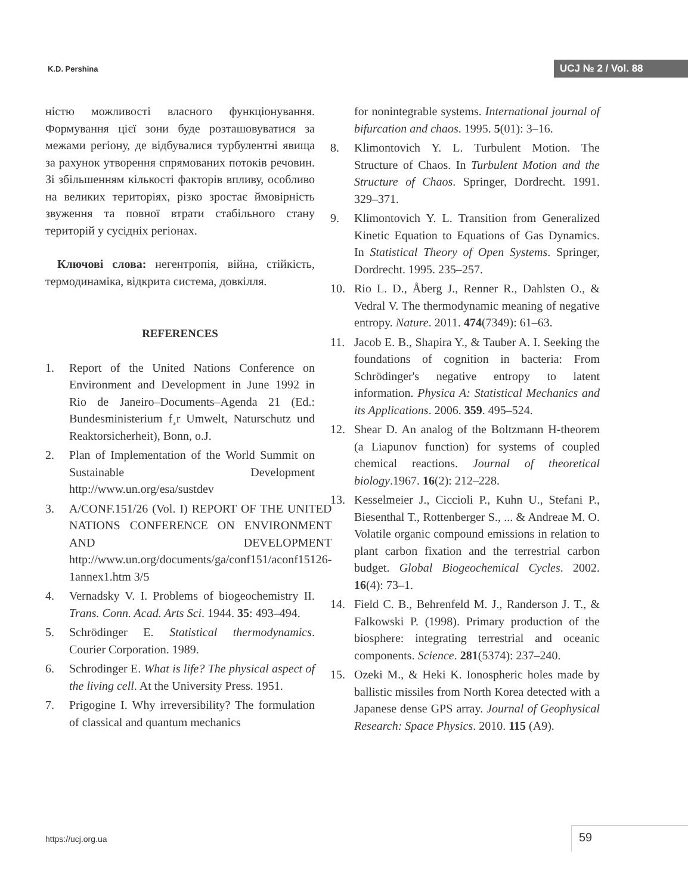K.D. Pershina UCJ № 2 / Vol. 88
ністю можливості власного функціонування. Формування цієї зони буде розташовуватися за межами регіону, де відбувалися турбулентні явища за рахунок утворення спрямованих потоків речовин. Зі збільшенням кількості факторів впливу, особливо на великих територіях, різко зростає ймовірність звуження та повної втрати стабільного стану територій у сусідніх регіонах.
Ключові слова: негентропія, війна, стійкість, термодинаміка, відкрита система, довкілля.
REFERENCES
1. Report of the United Nations Conference on Environment and Development in June 1992 in Rio de Janeiro–Documents–Agenda 21 (Ed.: Bundesministerium f¸r Umwelt, Naturschutz und Reaktorsicherheit), Bonn, o.J.
2. Plan of Implementation of the World Summit on Sustainable Development http://www.un.org/esa/sustdev
3. A/CONF.151/26 (Vol. I) REPORT OF THE UNITED NATIONS CONFERENCE ON ENVIRONMENT AND DEVELOPMENT http://www.un.org/documents/ga/conf151/aconf15126-1annex1.htm 3/5
4. Vernadsky V. I. Problems of biogeochemistry II. Trans. Conn. Acad. Arts Sci. 1944. 35: 493–494.
5. Schrödinger E. Statistical thermodynamics. Courier Corporation. 1989.
6. Schrodinger E. What is life? The physical aspect of the living cell. At the University Press. 1951.
7. Prigogine I. Why irreversibility? The formulation of classical and quantum mechanics
for nonintegrable systems. International journal of bifurcation and chaos. 1995. 5(01): 3–16.
8. Klimontovich Y. L. Turbulent Motion. The Structure of Chaos. In Turbulent Motion and the Structure of Chaos. Springer, Dordrecht. 1991. 329–371.
9. Klimontovich Y. L. Transition from Generalized Kinetic Equation to Equations of Gas Dynamics. In Statistical Theory of Open Systems. Springer, Dordrecht. 1995. 235–257.
10. Rio L. D., Åberg J., Renner R., Dahlsten O., & Vedral V. The thermodynamic meaning of negative entropy. Nature. 2011. 474(7349): 61–63.
11. Jacob E. B., Shapira Y., & Tauber A. I. Seeking the foundations of cognition in bacteria: From Schrödinger's negative entropy to latent information. Physica A: Statistical Mechanics and its Applications. 2006. 359. 495–524.
12. Shear D. An analog of the Boltzmann H-theorem (a Liapunov function) for systems of coupled chemical reactions. Journal of theoretical biology.1967. 16(2): 212–228.
13. Kesselmeier J., Ciccioli P., Kuhn U., Stefani P., Biesenthal T., Rottenberger S., ... & Andreae M. O. Volatile organic compound emissions in relation to plant carbon fixation and the terrestrial carbon budget. Global Biogeochemical Cycles. 2002. 16(4): 73–1.
14. Field C. B., Behrenfeld M. J., Randerson J. T., & Falkowski P. (1998). Primary production of the biosphere: integrating terrestrial and oceanic components. Science. 281(5374): 237–240.
15. Ozeki M., & Heki K. Ionospheric holes made by ballistic missiles from North Korea detected with a Japanese dense GPS array. Journal of Geophysical Research: Space Physics. 2010. 115 (A9).
https://ucj.org.ua 59